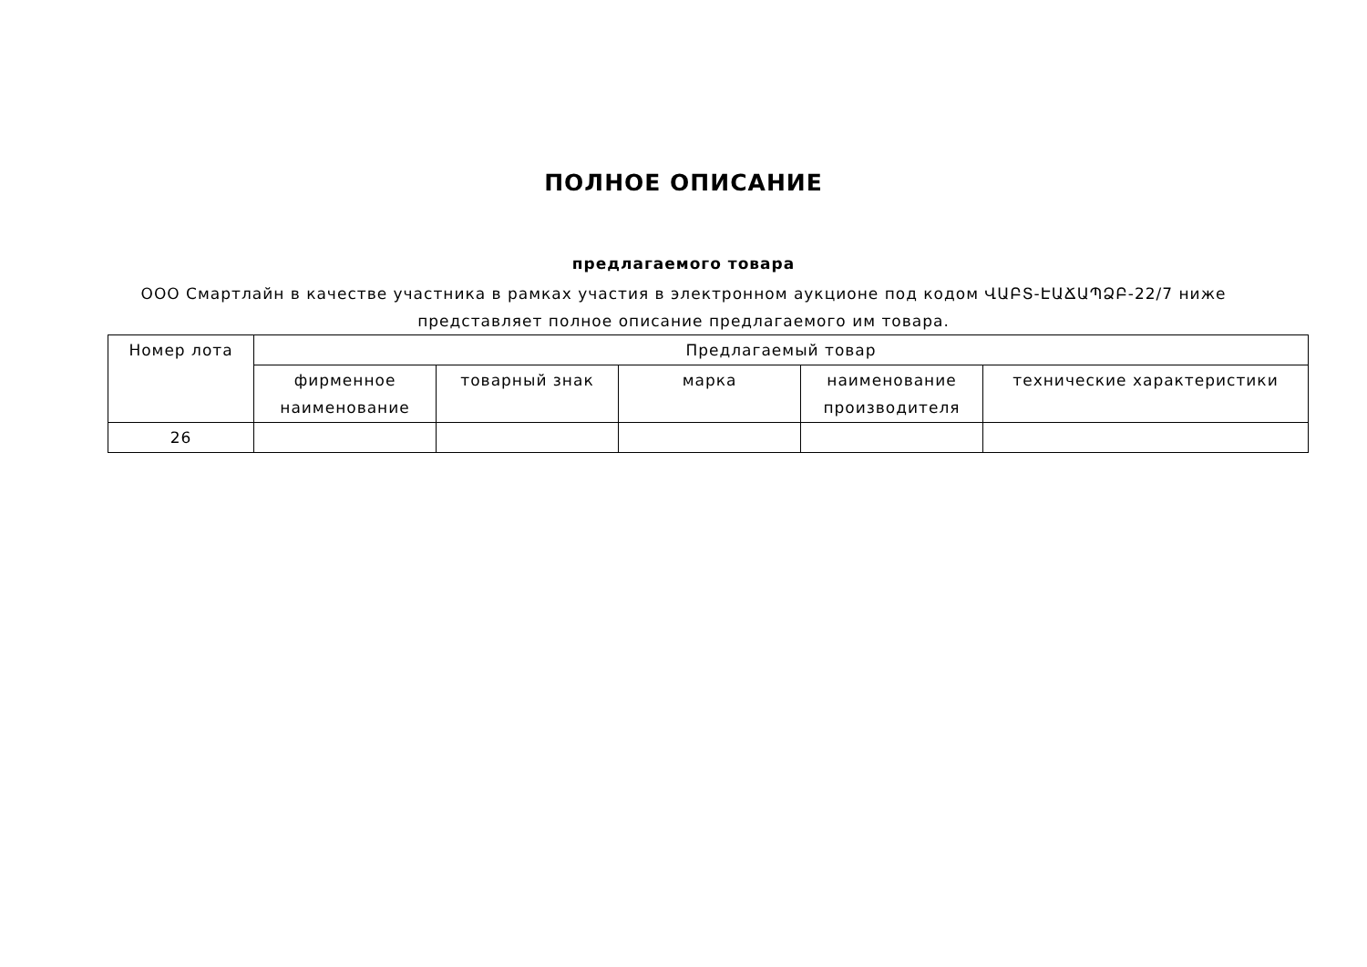ПОЛНОЕ ОПИСАНИЕ
предлагаемого товара
ООО Смартлайн в качестве участника в рамках участия в электронном аукционе под кодом ՎԱԲՏ-ԷԱՃԱՊՁԲ-22/7 ниже представляет полное описание предлагаемого им товара.
| Номер лота | Предлагаемый товар | | | | |
| --- | --- | --- | --- | --- | --- |
| | фирменное наименование | товарный знак | марка | наименование производителя | технические характеристики |
| 26 | | | | | |